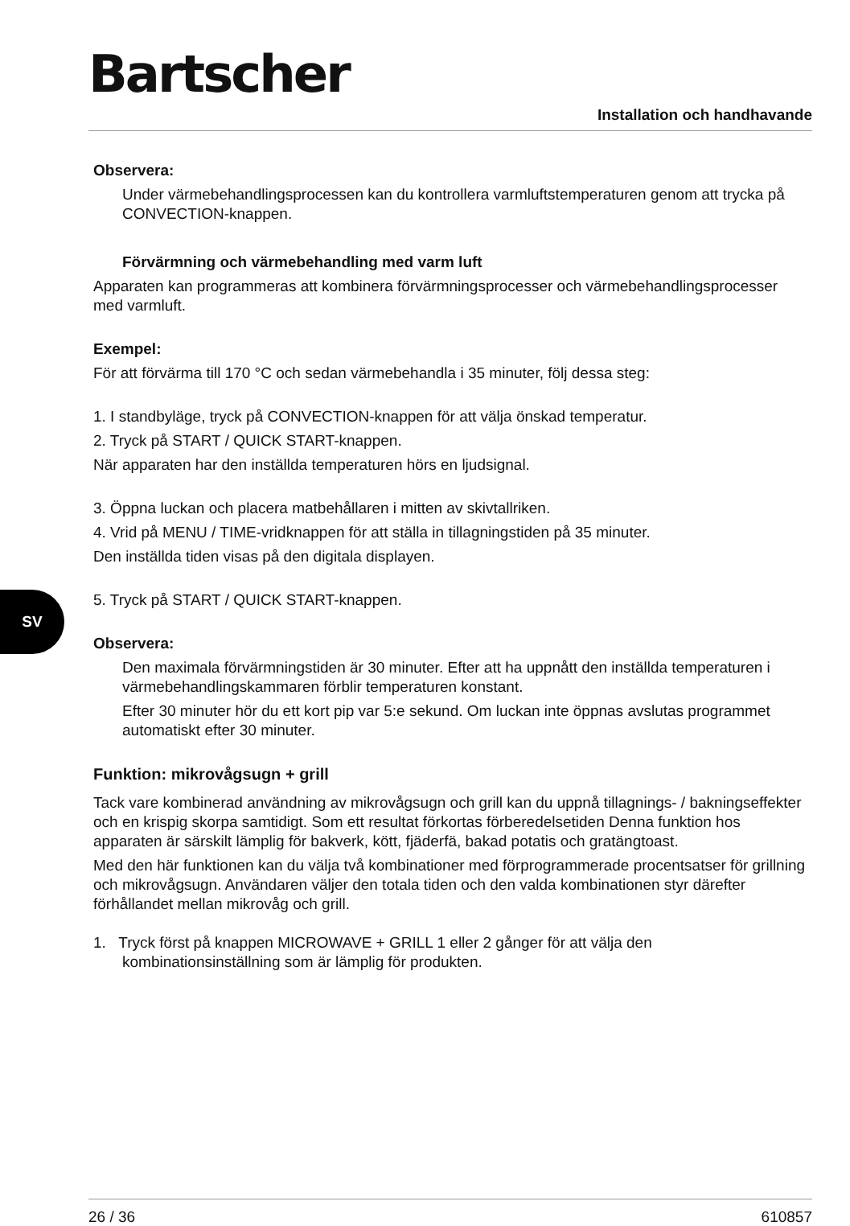SV
Bartscher
Installation och handhavande
Observera:
Under värmebehandlingsprocessen kan du kontrollera varmluftstemperaturen genom att trycka på CONVECTION-knappen.
Förvärmning och värmebehandling med varm luft
Apparaten kan programmeras att kombinera förvärmningsprocesser och värmebehandlingsprocesser med varmluft.
Exempel:
För att förvärma till 170 °C och sedan värmebehandla i 35 minuter, följ dessa steg:
1. I standbyläge, tryck på CONVECTION-knappen för att välja önskad temperatur.
2. Tryck på START / QUICK START-knappen.
När apparaten har den inställda temperaturen hörs en ljudsignal.
3. Öppna luckan och placera matbehållaren i mitten av skivtallriken.
4. Vrid på MENU / TIME-vridknappen för att ställa in tillagningstiden på 35 minuter.
Den inställda tiden visas på den digitala displayen.
5. Tryck på START / QUICK START-knappen.
Observera:
Den maximala förvärmningstiden är 30 minuter. Efter att ha uppnått den inställda temperaturen i värmebehandlingskammaren förblir temperaturen konstant.
Efter 30 minuter hör du ett kort pip var 5:e sekund. Om luckan inte öppnas avslutas programmet automatiskt efter 30 minuter.
Funktion: mikrovågsugn + grill
Tack vare kombinerad användning av mikrovågsugn och grill kan du uppnå tillagnings- / bakningseffekter och en krispig skorpa samtidigt. Som ett resultat förkortas förberedelsetiden Denna funktion hos apparaten är särskilt lämplig för bakverk, kött, fjäderfä, bakad potatis och gratängtoast.
Med den här funktionen kan du välja två kombinationer med förprogrammerade procentsatser för grillning och mikrovågsugn. Användaren väljer den totala tiden och den valda kombinationen styr därefter förhållandet mellan mikrovåg och grill.
1. Tryck först på knappen MICROWAVE + GRILL 1 eller 2 gånger för att välja den kombinationsinställning som är lämplig för produkten.
26 / 36 610857